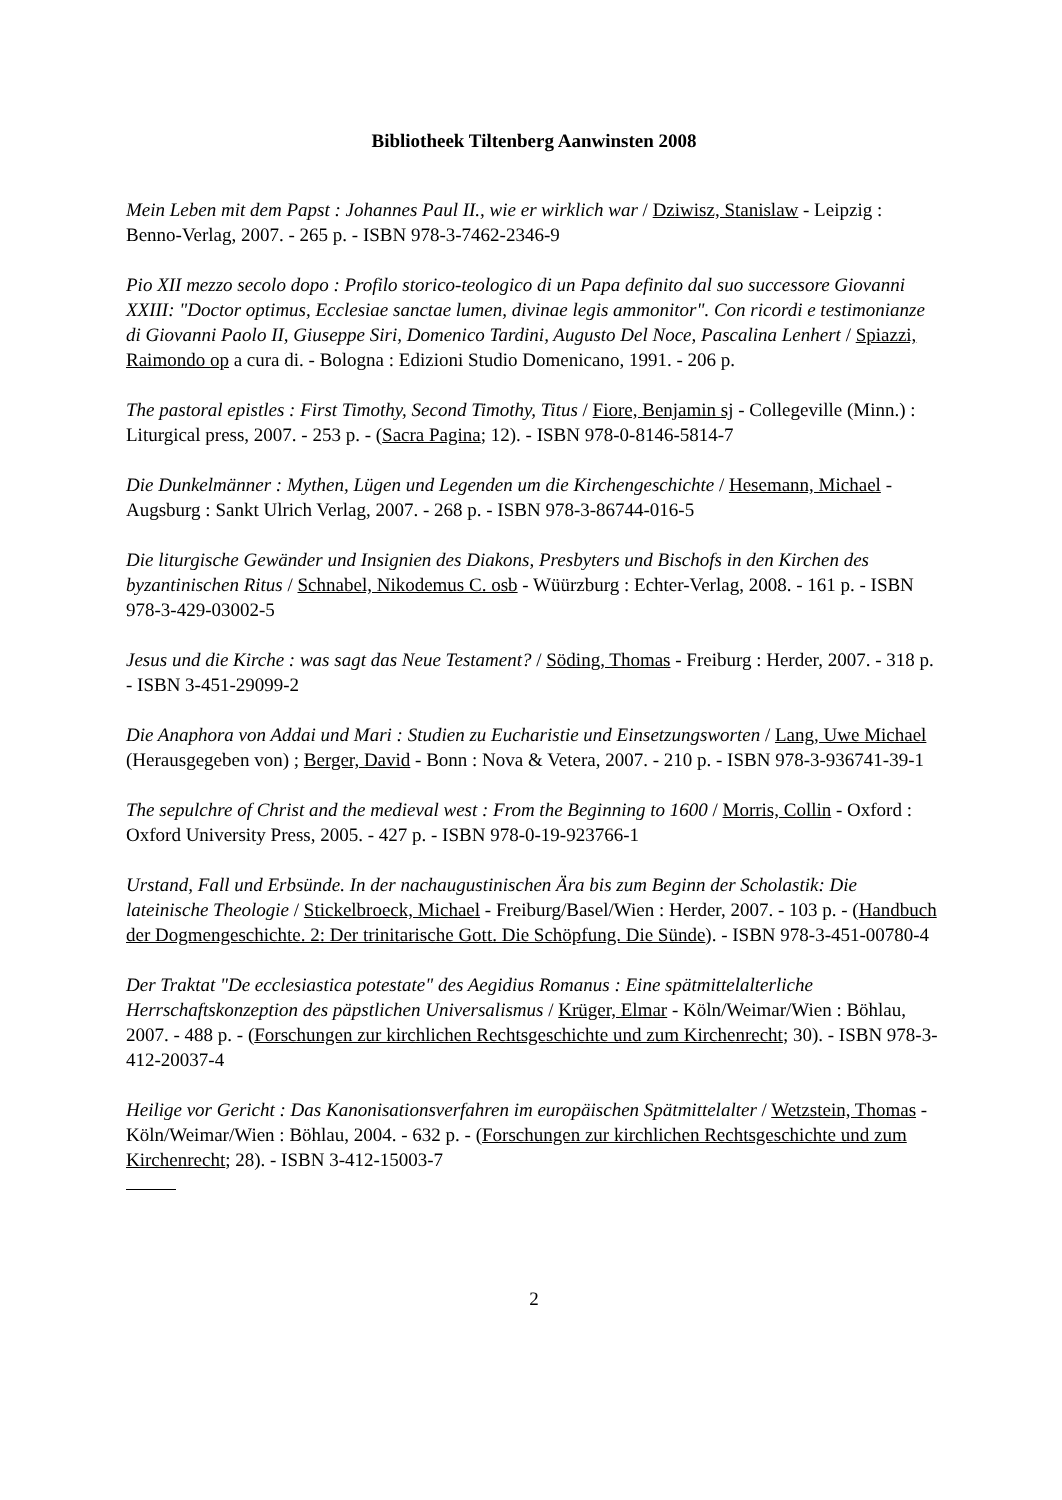Bibliotheek Tiltenberg Aanwinsten 2008
Mein Leben mit dem Papst : Johannes Paul II., wie er wirklich war / Dziwisz, Stanislaw - Leipzig : Benno-Verlag, 2007. - 265 p. - ISBN 978-3-7462-2346-9
Pio XII mezzo secolo dopo : Profilo storico-teologico di un Papa definito dal suo successore Giovanni XXIII: "Doctor optimus, Ecclesiae sanctae lumen, divinae legis ammonitor". Con ricordi e testimonianze di Giovanni Paolo II, Giuseppe Siri, Domenico Tardini, Augusto Del Noce, Pascalina Lenhert / Spiazzi, Raimondo op a cura di. - Bologna : Edizioni Studio Domenicano, 1991. - 206 p.
The pastoral epistles : First Timothy, Second Timothy, Titus / Fiore, Benjamin sj - Collegeville (Minn.) : Liturgical press, 2007. - 253 p. - (Sacra Pagina; 12). - ISBN 978-0-8146-5814-7
Die Dunkelmänner : Mythen, Lügen und Legenden um die Kirchengeschichte / Hesemann, Michael - Augsburg : Sankt Ulrich Verlag, 2007. - 268 p. - ISBN 978-3-86744-016-5
Die liturgische Gewänder und Insignien des Diakons, Presbyters und Bischofs in den Kirchen des byzantinischen Ritus / Schnabel, Nikodemus C. osb - Wüürzburg : Echter-Verlag, 2008. - 161 p. - ISBN 978-3-429-03002-5
Jesus und die Kirche : was sagt das Neue Testament? / Söding, Thomas - Freiburg : Herder, 2007. - 318 p. - ISBN 3-451-29099-2
Die Anaphora von Addai und Mari : Studien zu Eucharistie und Einsetzungsworten / Lang, Uwe Michael (Herausgegeben von) ; Berger, David - Bonn : Nova & Vetera, 2007. - 210 p. - ISBN 978-3-936741-39-1
The sepulchre of Christ and the medieval west : From the Beginning to 1600 / Morris, Collin - Oxford : Oxford University Press, 2005. - 427 p. - ISBN 978-0-19-923766-1
Urstand, Fall und Erbsünde. In der nachaugustinischen Ära bis zum Beginn der Scholastik: Die lateinische Theologie / Stickelbroeck, Michael - Freiburg/Basel/Wien : Herder, 2007. - 103 p. - (Handbuch der Dogmengeschichte. 2: Der trinitarische Gott. Die Schöpfung. Die Sünde). - ISBN 978-3-451-00780-4
Der Traktat "De ecclesiastica potestate" des Aegidius Romanus : Eine spätmittelalterliche Herrschaftskonzeption des päpstlichen Universalismus / Krüger, Elmar - Köln/Weimar/Wien : Böhlau, 2007. - 488 p. - (Forschungen zur kirchlichen Rechtsgeschichte und zum Kirchenrecht; 30). - ISBN 978-3-412-20037-4
Heilige vor Gericht : Das Kanonisationsverfahren im europäischen Spätmittelalter / Wetzstein, Thomas - Köln/Weimar/Wien : Böhlau, 2004. - 632 p. - (Forschungen zur kirchlichen Rechtsgeschichte und zum Kirchenrecht; 28). - ISBN 3-412-15003-7
2